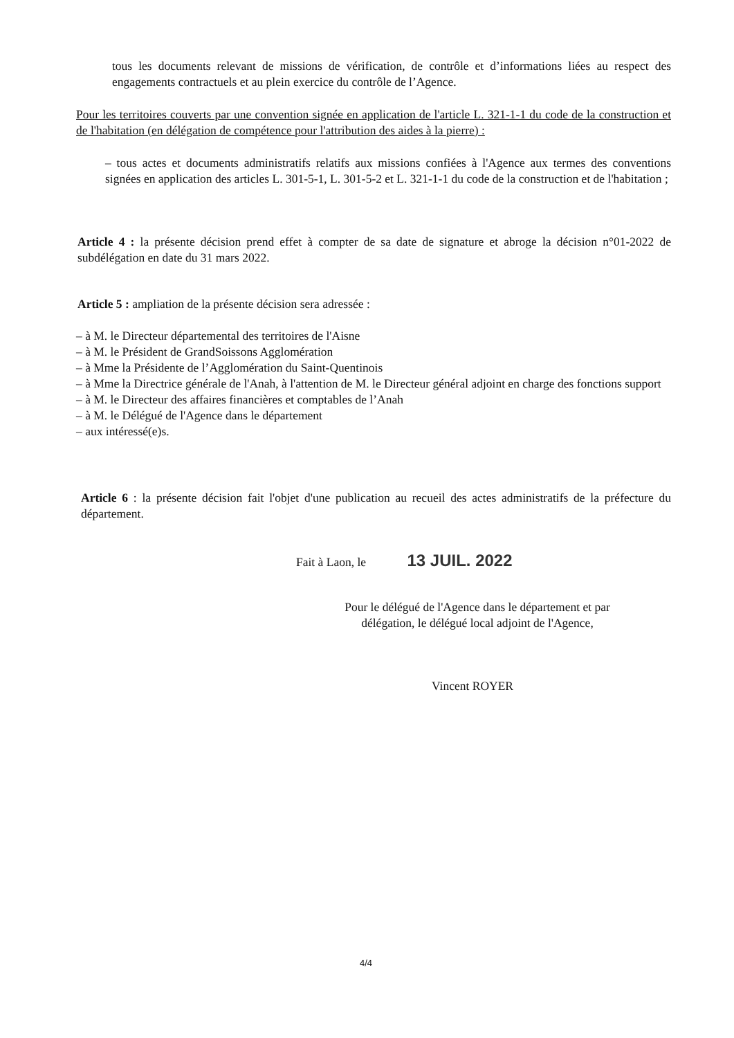tous les documents relevant de missions de vérification, de contrôle et d’informations liées au respect des engagements contractuels et au plein exercice du contrôle de l’Agence.
Pour les territoires couverts par une convention signée en application de l'article L. 321-1-1 du code de la construction et de l'habitation (en délégation de compétence pour l'attribution des aides à la pierre) :
– tous actes et documents administratifs relatifs aux missions confiées à l'Agence aux termes des conventions signées en application des articles L. 301-5-1, L. 301-5-2 et L. 321-1-1 du code de la construction et de l'habitation ;
Article 4 : la présente décision prend effet à compter de sa date de signature et abroge la décision n°01-2022 de subdélégation en date du 31 mars 2022.
Article 5 : ampliation de la présente décision sera adressée :
– à M. le Directeur départemental des territoires de l'Aisne
– à M. le Président de GrandSoissons Agglomération
– à Mme la Présidente de l’Agglomération du Saint-Quentinois
– à Mme la Directrice générale de l'Anah, à l'attention de M. le Directeur général adjoint en charge des fonctions support
– à M. le Directeur des affaires financières et comptables de l’Anah
– à M. le Délégué de l'Agence dans le département
– aux intéressé(e)s.
Article 6 : la présente décision fait l'objet d'une publication au recueil des actes administratifs de la préfecture du département.
Fait à Laon, le 13 JUIL. 2022
Pour le délégué de l'Agence dans le département et par délégation, le délégué local adjoint de l'Agence,
Vincent ROYER
4/4